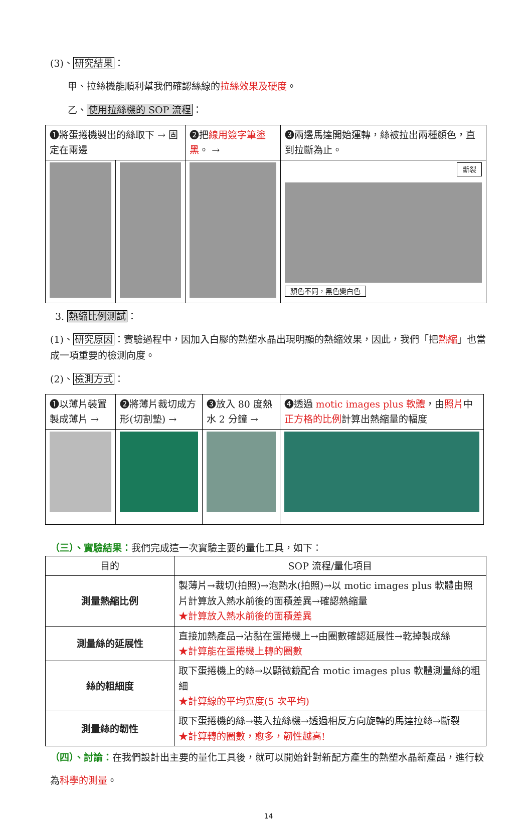(3)、研究結果：
甲、拉絲機能順利幫我們確認絲線的拉絲效果及硬度。
乙、使用拉絲機的 SOP 流程：
| ❶將蛋捲機製出的絲取下 → 固定在兩邊 | | ❷把 線用簽字筆塗黑 。 → | ❸兩邊馬達開始運轉，絲被拉出兩種顏色，直到拉斷為止。 |
| | | | 斷裂 顏色不同，黑色變白色 |
3. 熱縮比例測試：
(1)、研究原因：實驗過程中，因加入白膠的熱塑水晶出現明顯的熱縮效果，因此，我們「把熱縮」也當成一項重要的檢測向度。
(2)、檢測方式：
| ❶以薄片裝置製成薄片 → | ❷將薄片裁切成方形(切割墊) → | ❸放入 80 度熱水 2 分鐘 → | ❹透過 motic images plus 軟體 ，由 照片 中 正方格的比例 計算出熱縮量的幅度 |
（三）、實驗結果：我們完成這一次實驗主要的量化工具，如下：
| 目的 | SOP 流程/量化項目 |
| --- | --- |
| 測量熱縮比例 | 製薄片→裁切(拍照)→泡熱水(拍照)→以 motic images plus 軟體由照片計算放入熱水前後的面積差異→確認熱縮量 ★計算放入熱水前後的面積差異 |
| 測量絲的延展性 | 直接加熱產品→沾黏在蛋捲機上→由圈數確認延展性→乾掉製成絲 ★計算能在蛋捲機上轉的圈數 |
| 絲的粗細度 | 取下蛋捲機上的絲→以顯微鏡配合 motic images plus 軟體測量絲的粗細 ★計算線的平均寬度(5 次平均) |
| 測量絲的韌性 | 取下蛋捲機的絲→裝入拉絲機→透過相反方向旋轉的馬達拉絲→斷裂 ★計算轉的圈數，愈多，韌性越高! |
（四）、討論：在我們設計出主要的量化工具後，就可以開始針對新配方產生的熱塑水晶新產品，進行較為科學的測量。
14